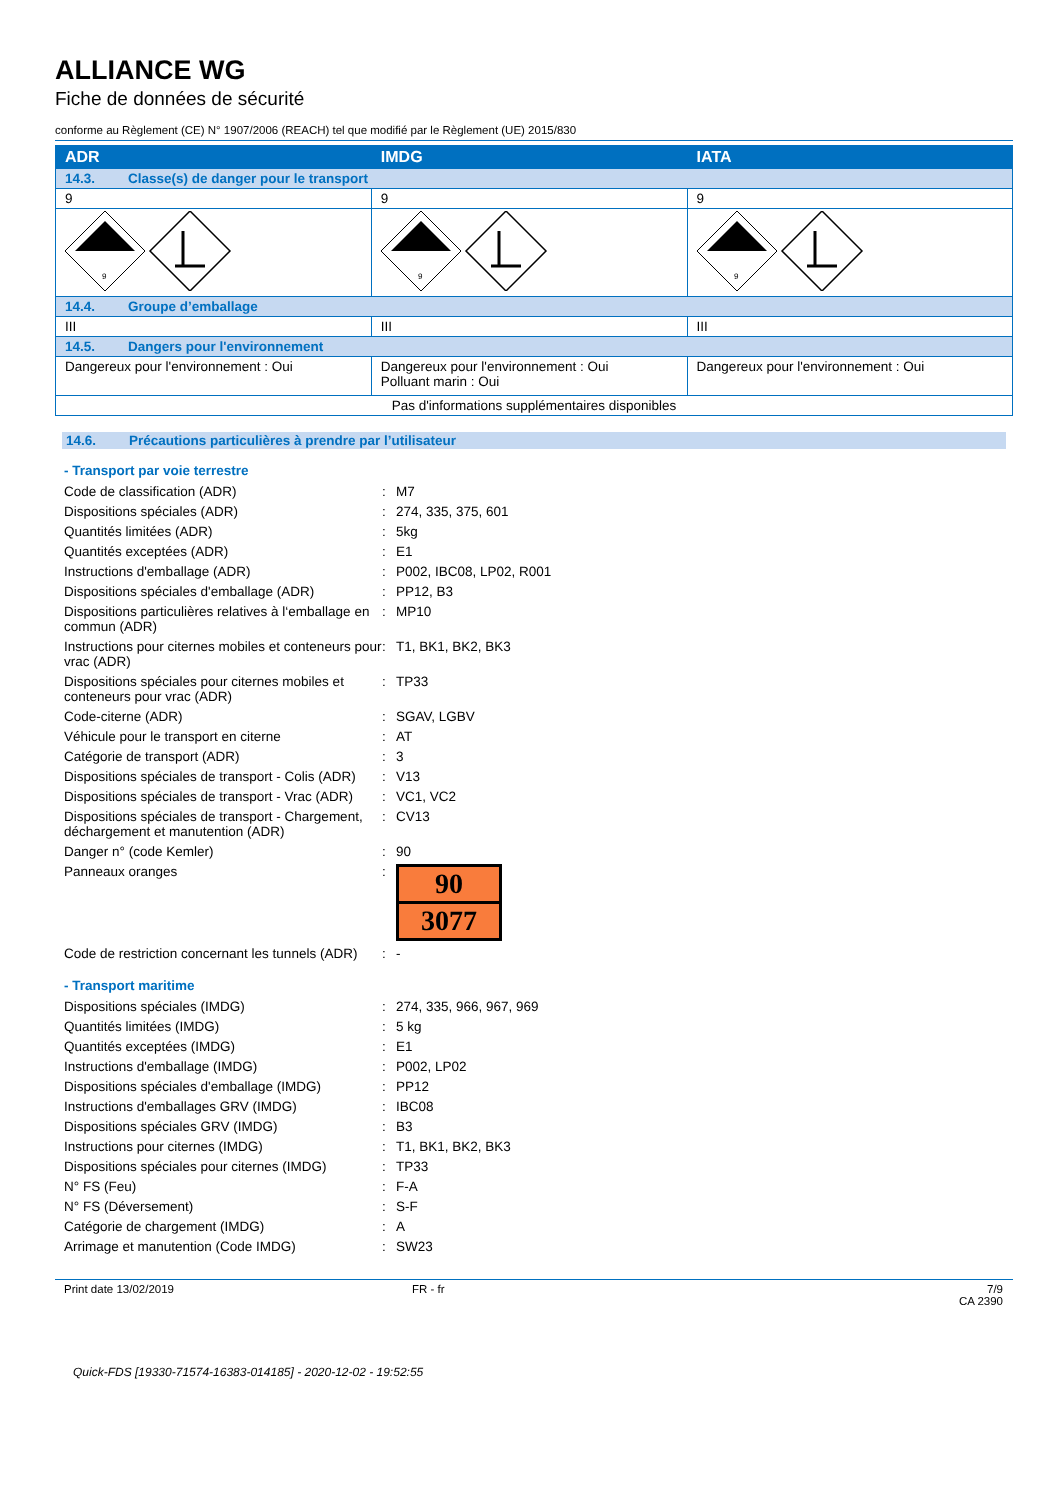ALLIANCE WG
Fiche de données de sécurité
conforme au Règlement (CE) N° 1907/2006 (REACH) tel que modifié par le Règlement (UE) 2015/830
| ADR | IMDG | IATA |
| 14.3. Classe(s) de danger pour le transport | | |
| 9 | 9 | 9 |
| 9 | 9 | 9 |
| 14.4. Groupe d’emballage | | |
| III | III | III |
| 14.5. Dangers pour l'environnement | | |
| Dangereux pour l'environnement : Oui | Dangereux pour l'environnement : Oui Polluant marin : Oui | Dangereux pour l'environnement : Oui |
| Pas d'informations supplémentaires disponibles | | |
14.6. Précautions particulières à prendre par l’utilisateur
- Transport par voie terrestre
| Code de classification (ADR) | : | M7 |
| Dispositions spéciales (ADR) | : | 274, 335, 375, 601 |
| Quantités limitées (ADR) | : | 5kg |
| Quantités exceptées (ADR) | : | E1 |
| Instructions d'emballage (ADR) | : | P002, IBC08, LP02, R001 |
| Dispositions spéciales d'emballage (ADR) | : | PP12, B3 |
| Dispositions particulières relatives à l‘emballage en commun (ADR) | : | MP10 |
| Instructions pour citernes mobiles et conteneurs pour vrac (ADR) | : | T1, BK1, BK2, BK3 |
| Dispositions spéciales pour citernes mobiles et conteneurs pour vrac (ADR) | : | TP33 |
| Code-citerne (ADR) | : | SGAV, LGBV |
| Véhicule pour le transport en citerne | : | AT |
| Catégorie de transport (ADR) | : | 3 |
| Dispositions spéciales de transport - Colis (ADR) | : | V13 |
| Dispositions spéciales de transport - Vrac (ADR) | : | VC1, VC2 |
| Dispositions spéciales de transport - Chargement, déchargement et manutention (ADR) | : | CV13 |
| Danger n° (code Kemler) | : | 90 |
| Panneaux oranges | : | 90 3077 |
| Code de restriction concernant les tunnels (ADR) | : | - |
- Transport maritime
| Dispositions spéciales (IMDG) | : | 274, 335, 966, 967, 969 |
| Quantités limitées (IMDG) | : | 5 kg |
| Quantités exceptées (IMDG) | : | E1 |
| Instructions d'emballage (IMDG) | : | P002, LP02 |
| Dispositions spéciales d'emballage (IMDG) | : | PP12 |
| Instructions d'emballages GRV (IMDG) | : | IBC08 |
| Dispositions spéciales GRV (IMDG) | : | B3 |
| Instructions pour citernes (IMDG) | : | T1, BK1, BK2, BK3 |
| Dispositions spéciales pour citernes (IMDG) | : | TP33 |
| N° FS (Feu) | : | F-A |
| N° FS (Déversement) | : | S-F |
| Catégorie de chargement (IMDG) | : | A |
| Arrimage et manutention (Code IMDG) | : | SW23 |
Print date 13/02/2019 FR - fr 7/9
CA 2390
Quick-FDS [19330-71574-16383-014185] - 2020-12-02 - 19:52:55